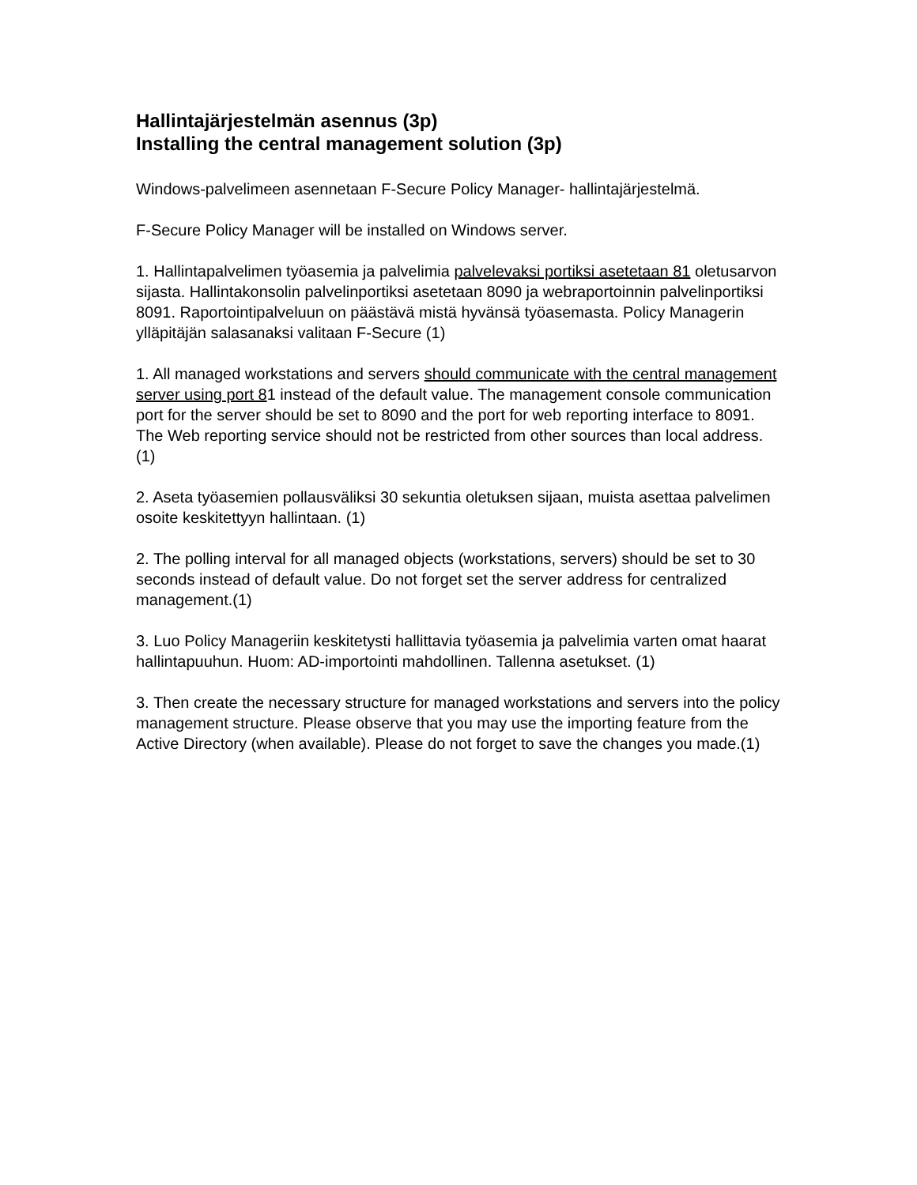Hallintajärjestelmän asennus (3p)
Installing the central management solution (3p)
Windows-palvelimeen asennetaan F-Secure Policy Manager- hallintajärjestelmä.
F-Secure Policy Manager will be installed on Windows server.
1. Hallintapalvelimen työasemia ja palvelimia palvelevaksi portiksi asetetaan 81 oletusarvon sijasta. Hallintakonsolin palvelinportiksi asetetaan 8090 ja webraportoinnin palvelinportiksi 8091. Raportointipalveluun on päästävä mistä hyvänsä työasemasta. Policy Managerin ylläpitäjän salasanaksi valitaan F-Secure (1)
1. All managed workstations and servers should communicate with the central management server using port 81 instead of the default value. The management console communication port for the server should be set to 8090 and the port for web reporting interface to 8091. The Web reporting service should not be restricted from other sources than local address. (1)
2. Aseta työasemien pollausväliksi 30 sekuntia oletuksen sijaan, muista asettaa palvelimen osoite keskitettyyn hallintaan. (1)
2. The polling interval for all managed objects (workstations, servers) should be set to 30 seconds instead of default value. Do not forget set the server address for centralized management.(1)
3. Luo Policy Manageriin keskitetysti hallittavia työasemia ja palvelimia varten omat haarat hallintapuuhun. Huom: AD-importointi mahdollinen. Tallenna asetukset. (1)
3. Then create the necessary structure for managed workstations and servers into the policy management structure. Please observe that you may use the importing feature from the Active Directory (when available). Please do not forget to save the changes you made.(1)